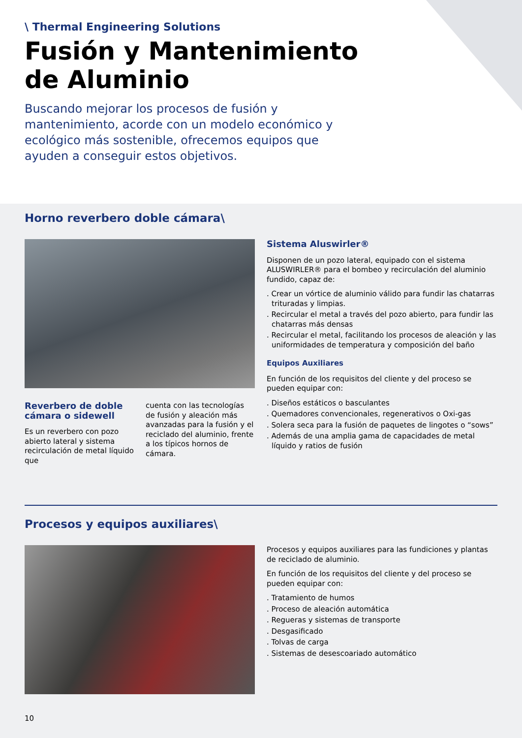\ Thermal Engineering Solutions
Fusión y Mantenimiento
de Aluminio
Buscando mejorar los procesos de fusión y mantenimiento, acorde con un modelo económico y ecológico más sostenible, ofrecemos equipos que ayuden a conseguir estos objetivos.
Horno reverbero doble cámara\
Reverbero de doble cámara o sidewell
Es un reverbero con pozo abierto lateral y sistema recirculación de metal líquido que
cuenta con las tecnologías de fusión y aleación más avanzadas para la fusión y el reciclado del aluminio, frente a los típicos hornos de cámara.
Sistema Aluswirler®
Disponen de un pozo lateral, equipado con el sistema ALUSWIRLER® para el bombeo y recirculación del aluminio fundido, capaz de:
. Crear un vórtice de aluminio válido para fundir las chatarras trituradas y limpias.
. Recircular el metal a través del pozo abierto, para fundir las chatarras más densas
. Recircular el metal, facilitando los procesos de aleación y las uniformidades de temperatura y composición del baño
Equipos Auxiliares
En función de los requisitos del cliente y del proceso se pueden equipar con:
. Diseños estáticos o basculantes
. Quemadores convencionales, regenerativos o Oxi-gas
. Solera seca para la fusión de paquetes de lingotes o “sows”
. Además de una amplia gama de capacidades de metal líquido y ratios de fusión
Procesos y equipos auxiliares\
Procesos y equipos auxiliares para las fundiciones y plantas de reciclado de aluminio.
En función de los requisitos del cliente y del proceso se pueden equipar con:
. Tratamiento de humos
. Proceso de aleación automática
. Regueras y sistemas de transporte
. Desgasificado
. Tolvas de carga
. Sistemas de desescoariado automático
10